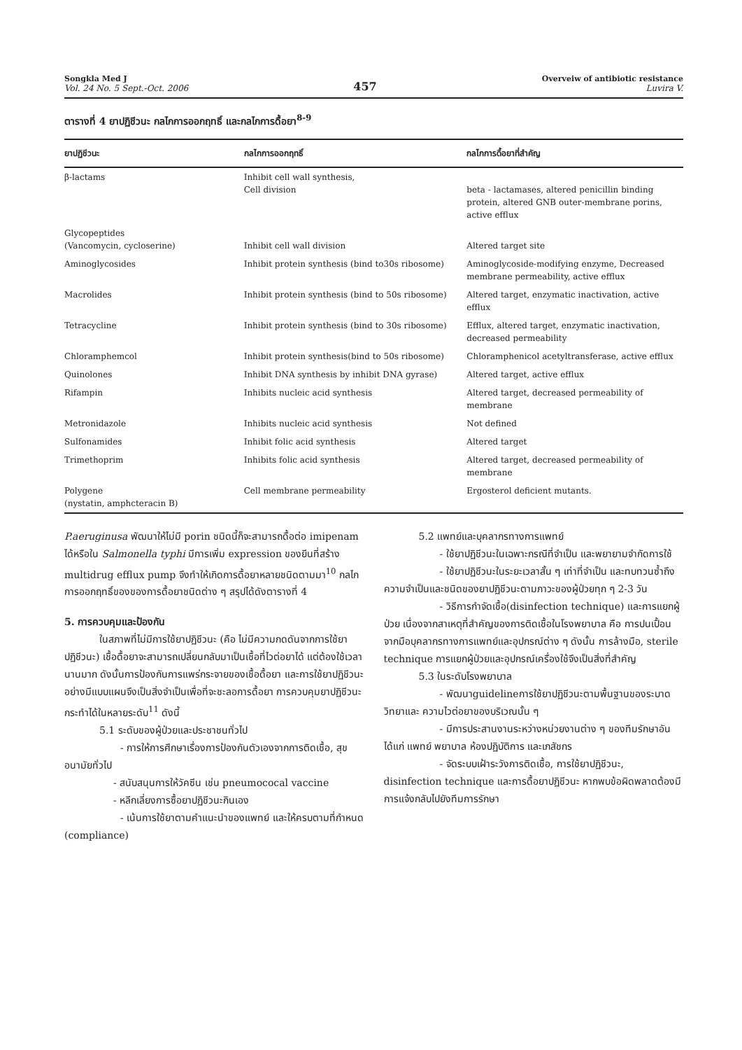Songkla Med J
Vol. 24 No. 5 Sept.-Oct. 2006
457
Overveiw of antibiotic resistance
Luvira V.
ตารางที่ 4 ยาปฏิชีวนะ กลไกการออกฤทธิ์ และกลไกการดื้อยา<sup>8-9</sup>
| ยาปฏิชีวนะ | กลไกการออกฤทธิ์ | กลไกการดื้อยาที่สำคัญ |
| --- | --- | --- |
| β-lactams | Inhibit cell wall synthesis, Cell division | beta - lactamases, altered penicillin binding protein, altered GNB outer-membrane porins, active efflux |
| Glycopeptides (Vancomycin, cycloserine) | Inhibit cell wall division | Altered target site |
| Aminoglycosides | Inhibit protein synthesis (bind to30s ribosome) | Aminoglycoside-modifying enzyme, Decreased membrane permeability, active efflux |
| Macrolides | Inhibit protein synthesis (bind to 50s ribosome) | Altered target, enzymatic inactivation, active efflux |
| Tetracycline | Inhibit protein synthesis (bind to 30s ribosome) | Efflux, altered target, enzymatic inactivation, decreased permeability |
| Chloramphemcol | Inhibit protein synthesis(bind to 50s ribosome) | Chloramphenicol acetyltransferase, active efflux |
| Quinolones | Inhibit DNA synthesis by inhibit DNA gyrase) | Altered target, active efflux |
| Rifampin | Inhibits nucleic acid synthesis | Altered target, decreased permeability of membrane |
| Metronidazole | Inhibits nucleic acid synthesis | Not defined |
| Sulfonamides | Inhibit folic acid synthesis | Altered target |
| Trimethoprim | Inhibits folic acid synthesis | Altered target, decreased permeability of membrane |
| Polygene (nystatin, amphcteracin B) | Cell membrane permeability | Ergosterol deficient mutants. |
P.aeruginusa พัฒนาให้ไม่มี porin ชนิดนี้ก็จะสามารถดื้อต่อ imipenam ได้หรือใน Salmonella typhi มีการเพิ่ม expression ของยีนที่สร้าง multidrug efflux pump จึงทำให้เกิดการดื้อยาหลายชนิดตามมา<sup>10</sup> กลไกการออกฤทธิ์ของของการดื้อยาชนิดต่าง ๆ สรุปได้ดังตารางที่ 4
5. การควบคุมและป้องกัน
ในสภาพที่ไม่มีการใช้ยาปฏิชีวนะ (คือ ไม่มีความกดดันจากการใช้ยาปฏิชีวนะ) เชื้อดื้อยาจะสามารถเปลี่ยนกลับมาเป็นเชื้อที่ไวต่อยาได้ แต่ต้องใช้เวลานานมาก ดังนั้นการป้องกันการแพร่กระจายของเชื้อดื้อยา และการใช้ยาปฏิชีวนะอย่างมีแบบแผนจึงเป็นสิ่งจำเป็นเพื่อที่จะชะลอการดื้อยา การควบคุมยาปฏิชีวนะกระทำได้ในหลายระดับ<sup>11</sup> ดังนี้
5.1 ระดับของผู้ป่วยและประชาชนทั่วไป
- การให้การศึกษาเรื่องการป้องกันตัวเองจากการติดเชื้อ, สุขอนามัยทั่วไป
- สนับสนุนการให้วัคซีน เช่น pneumococal vaccine
- หลีกเลี่ยงการซื้อยาปฏิชีวนะกินเอง
- เน้นการใช้ยาตามคำแนะนำของแพทย์ และให้ครบตามที่กำหนด (compliance)
5.2 แพทย์และบุคลากรทางการแพทย์
- ใช้ยาปฏิชีวนะในเฉพาะกรณีที่จำเป็น และพยายามจำกัดการใช้
- ใช้ยาปฏิชีวนะในระยะเวลาสั้น ๆ เท่าที่จำเป็น และทบทวนซ้ำถึงความจำเป็นและชนิดของยาปฏิชีวนะตามภาวะของผู้ป่วยทุก ๆ 2-3 วัน
- วิธีการกำจัดเชื้อ(disinfection technique) และการแยกผู้ป่วย เนื่องจากสาเหตุที่สำคัญของการติดเชื้อในโรงพยาบาล คือ การปนเปื้อนจากมือบุคลากรทางการแพทย์และอุปกรณ์ต่าง ๆ ดังนั้น การล้างมือ, sterile technique การแยกผู้ป่วยและอุปกรณ์เครื่องใช้จึงเป็นสิ่งที่สำคัญ
5.3 ในระดับโรงพยาบาล
- พัฒนาguidelineการใช้ยาปฏิชีวนะตามพื้นฐานของระบาดวิทยาและ ความไวต่อยาของบริเวณนั้น ๆ
- มีการประสานงานระหว่างหน่วยงานต่าง ๆ ของทีมรักษาอันได้แก่ แพทย์ พยาบาล ห้องปฏิบัติการ และเภสัชกร
- จัดระบบเฝ้าระวังการติดเชื้อ, การใช้ยาปฏิชีวนะ, disinfection technique และการดื้อยาปฏิชีวนะ หากพบข้อผิดพลาดต้องมีการแจ้งกลับไปยังทีมการรักษา